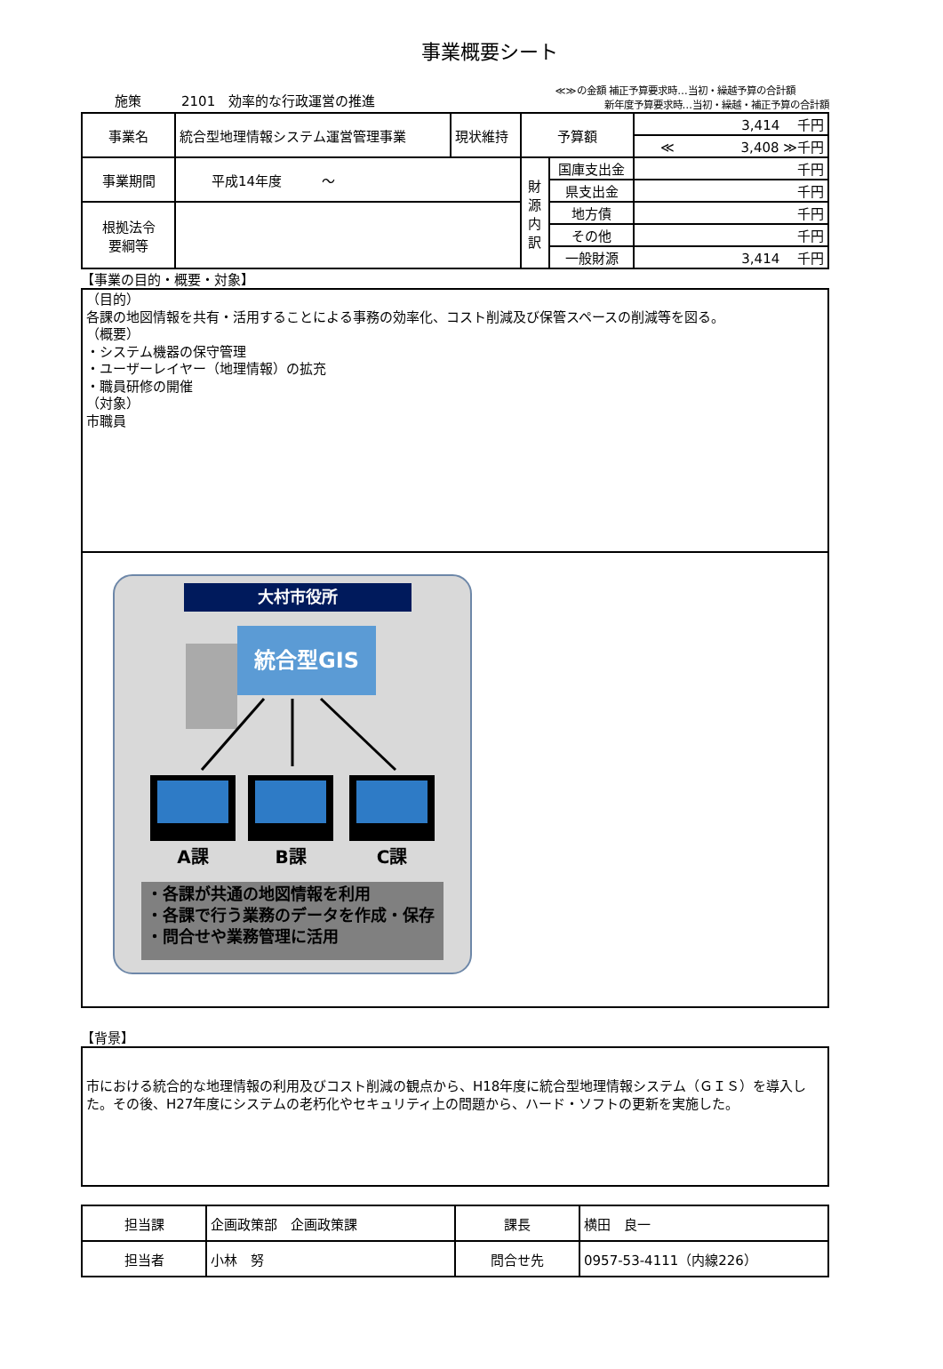事業概要シート
施策　　　2101　効率的な行政運営の推進 ≪≫の金額 補正予算要求時…当初・繰越予算の合計額
　　　　　新年度予算要求時…当初・繰越・補正予算の合計額
| 事業名 | 統合型地理情報システム運営管理事業 | 現状維持 | 予算額 | | 3,414 千円 |
| | | | | | ≪ 3,408 ≫千円 |
| 事業期間 | 平成14年度 ～ | | 財 源 内 訳 | 国庫支出金 | 千円 |
| | | | | 県支出金 | 千円 |
| 根拠法令 要綱等 | | | | 地方債 | 千円 |
| | | | | その他 | 千円 |
| | | | | 一般財源 | 3,414 千円 |
【事業の目的・概要・対象】
（目的）
各課の地図情報を共有・活用することによる事務の効率化、コスト削減及び保管スペースの削減等を図る。
（概要）
・システム機器の保守管理
・ユーザーレイヤー（地理情報）の拡充
・職員研修の開催
（対象）
市職員
大村市役所
統合型GIS
A課 B課 C課
・各課が共通の地図情報を利用
・各課で行う業務のデータを作成・保存
・問合せや業務管理に活用
【背景】
市における統合的な地理情報の利用及びコスト削減の観点から、H18年度に統合型地理情報システム（ＧＩＳ）を導入した。その後、H27年度にシステムの老朽化やセキュリティ上の問題から、ハード・ソフトの更新を実施した。
| 担当課 | 企画政策部 企画政策課 | 課長 | 横田 良一 |
| 担当者 | 小林 努 | 問合せ先 | 0957-53-4111（内線226） |